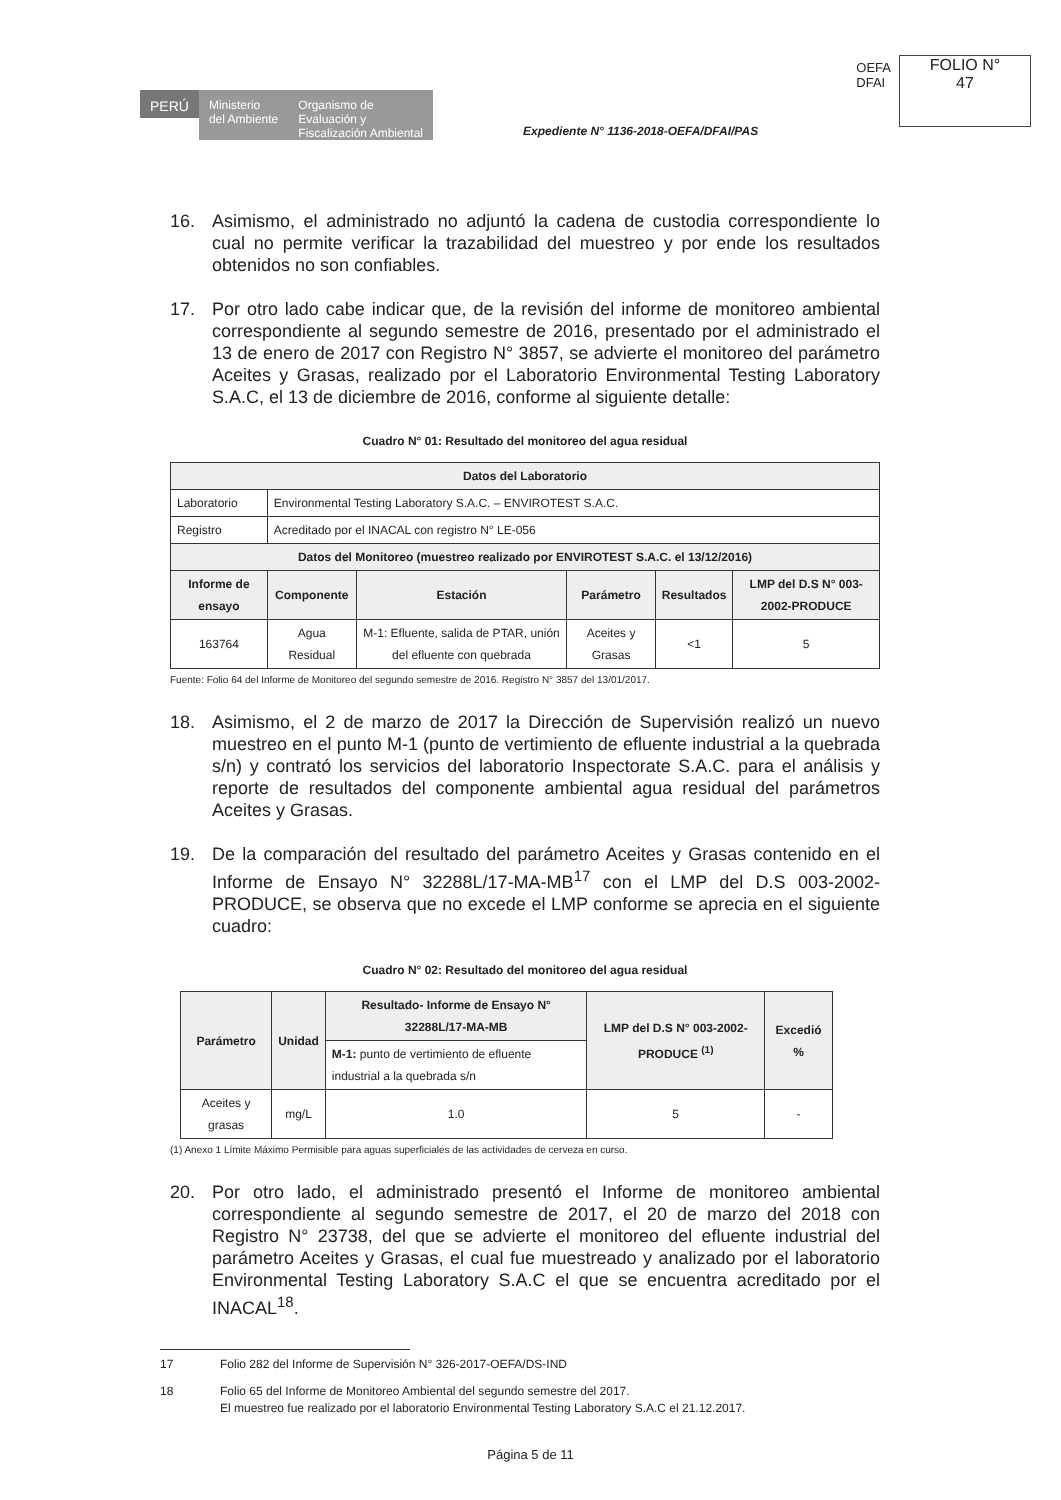OEFA
DFAI
FOLIO N°
47
PERÚ
Ministerio
del Ambiente
Organismo de
Evaluación y
Fiscalización Ambiental
Expediente N° 1136-2018-OEFA/DFAI/PAS
16. Asimismo, el administrado no adjuntó la cadena de custodia correspondiente lo cual no permite verificar la trazabilidad del muestreo y por ende los resultados obtenidos no son confiables.
17. Por otro lado cabe indicar que, de la revisión del informe de monitoreo ambiental correspondiente al segundo semestre de 2016, presentado por el administrado el 13 de enero de 2017 con Registro N° 3857, se advierte el monitoreo del parámetro Aceites y Grasas, realizado por el Laboratorio Environmental Testing Laboratory S.A.C, el 13 de diciembre de 2016, conforme al siguiente detalle:
Cuadro N° 01: Resultado del monitoreo del agua residual
| Datos del Laboratorio | | | | | |
| --- | --- | --- | --- | --- | --- |
| Laboratorio | Environmental Testing Laboratory S.A.C. – ENVIROTEST S.A.C. | | | | |
| Registro | Acreditado por el INACAL con registro N° LE-056 | | | | |
| Datos del Monitoreo (muestreo realizado por ENVIROTEST S.A.C. el 13/12/2016) | | | | | |
| Informe de ensayo | Componente | Estación | Parámetro | Resultados | LMP del D.S N° 003-2002-PRODUCE |
| 163764 | Agua Residual | M-1: Efluente, salida de PTAR, unión del efluente con quebrada | Aceites y Grasas | <1 | 5 |
Fuente: Folio 64 del Informe de Monitoreo del segundo semestre de 2016. Registro N° 3857 del 13/01/2017.
18. Asimismo, el 2 de marzo de 2017 la Dirección de Supervisión realizó un nuevo muestreo en el punto M-1 (punto de vertimiento de efluente industrial a la quebrada s/n) y contrató los servicios del laboratorio Inspectorate S.A.C. para el análisis y reporte de resultados del componente ambiental agua residual del parámetros Aceites y Grasas.
19. De la comparación del resultado del parámetro Aceites y Grasas contenido en el Informe de Ensayo N° 32288L/17-MA-MB<sup>17</sup> con el LMP del D.S 003-2002-PRODUCE, se observa que no excede el LMP conforme se aprecia en el siguiente cuadro:
Cuadro N° 02: Resultado del monitoreo del agua residual
| Parámetro | Unidad | Resultado- Informe de Ensayo N° 32288L/17-MA-MB | LMP del D.S N° 003-2002-PRODUCE <sup>(1)</sup> | Excedió % |
| --- | --- | --- | --- | --- |
| | | M-1: punto de vertimiento de efluente industrial a la quebrada s/n | | |
| Aceites y grasas | mg/L | 1.0 | 5 | - |
(1) Anexo 1 Límite Máximo Permisible para aguas superficiales de las actividades de cerveza en curso.
20. Por otro lado, el administrado presentó el Informe de monitoreo ambiental correspondiente al segundo semestre de 2017, el 20 de marzo del 2018 con Registro N° 23738, del que se advierte el monitoreo del efluente industrial del parámetro Aceites y Grasas, el cual fue muestreado y analizado por el laboratorio Environmental Testing Laboratory S.A.C el que se encuentra acreditado por el INACAL<sup>18</sup>.
17 Folio 282 del Informe de Supervisión N° 326-2017-OEFA/DS-IND
18 Folio 65 del Informe de Monitoreo Ambiental del segundo semestre del 2017.
El muestreo fue realizado por el laboratorio Environmental Testing Laboratory S.A.C el 21.12.2017.
Página 5 de 11